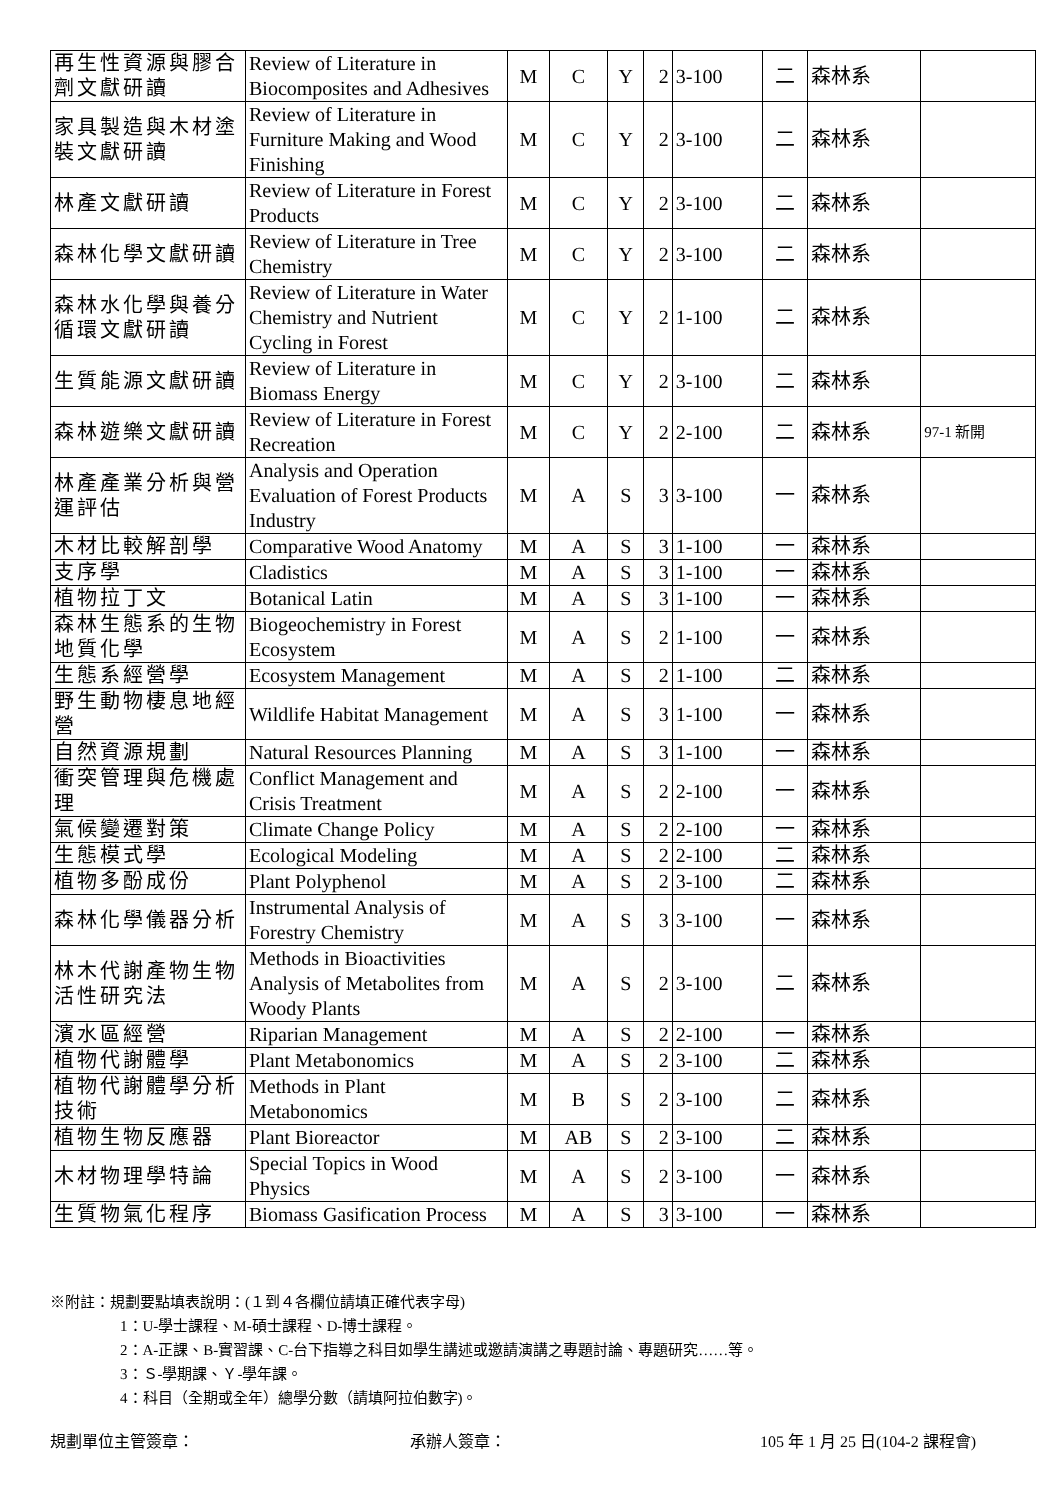| 再生性資源與膠合劑文獻研讀 | Review of Literature in Biocomposites and Adhesives | M | C | Y | 2 | 3-100 | 二 | 森林系 | |
| 家具製造與木材塗裝文獻研讀 | Review of Literature in Furniture Making and Wood Finishing | M | C | Y | 2 | 3-100 | 二 | 森林系 | |
| 林產文獻研讀 | Review of Literature in Forest Products | M | C | Y | 2 | 3-100 | 二 | 森林系 | |
| 森林化學文獻研讀 | Review of Literature in Tree Chemistry | M | C | Y | 2 | 3-100 | 二 | 森林系 | |
| 森林水化學與養分循環文獻研讀 | Review of Literature in Water Chemistry and Nutrient Cycling in Forest | M | C | Y | 2 | 1-100 | 二 | 森林系 | |
| 生質能源文獻研讀 | Review of Literature in Biomass Energy | M | C | Y | 2 | 3-100 | 二 | 森林系 | |
| 森林遊樂文獻研讀 | Review of Literature in Forest Recreation | M | C | Y | 2 | 2-100 | 二 | 森林系 | 97-1 新開 |
| 林產產業分析與營運評估 | Analysis and Operation Evaluation of Forest Products Industry | M | A | S | 3 | 3-100 | 一 | 森林系 | |
| 木材比較解剖學 | Comparative Wood Anatomy | M | A | S | 3 | 1-100 | 一 | 森林系 | |
| 支序學 | Cladistics | M | A | S | 3 | 1-100 | 一 | 森林系 | |
| 植物拉丁文 | Botanical Latin | M | A | S | 3 | 1-100 | 一 | 森林系 | |
| 森林生態系的生物地質化學 | Biogeochemistry in Forest Ecosystem | M | A | S | 2 | 1-100 | 一 | 森林系 | |
| 生態系經營學 | Ecosystem Management | M | A | S | 2 | 1-100 | 二 | 森林系 | |
| 野生動物棲息地經營 | Wildlife Habitat Management | M | A | S | 3 | 1-100 | 一 | 森林系 | |
| 自然資源規劃 | Natural Resources Planning | M | A | S | 3 | 1-100 | 一 | 森林系 | |
| 衝突管理與危機處理 | Conflict Management and Crisis Treatment | M | A | S | 2 | 2-100 | 一 | 森林系 | |
| 氣候變遷對策 | Climate Change Policy | M | A | S | 2 | 2-100 | 一 | 森林系 | |
| 生態模式學 | Ecological Modeling | M | A | S | 2 | 2-100 | 二 | 森林系 | |
| 植物多酚成份 | Plant Polyphenol | M | A | S | 2 | 3-100 | 二 | 森林系 | |
| 森林化學儀器分析 | Instrumental Analysis of Forestry Chemistry | M | A | S | 3 | 3-100 | 一 | 森林系 | |
| 林木代謝產物生物活性研究法 | Methods in Bioactivities Analysis of Metabolites from Woody Plants | M | A | S | 2 | 3-100 | 二 | 森林系 | |
| 濱水區經營 | Riparian Management | M | A | S | 2 | 2-100 | 一 | 森林系 | |
| 植物代謝體學 | Plant Metabonomics | M | A | S | 2 | 3-100 | 二 | 森林系 | |
| 植物代謝體學分析技術 | Methods in Plant Metabonomics | M | B | S | 2 | 3-100 | 二 | 森林系 | |
| 植物生物反應器 | Plant Bioreactor | M | AB | S | 2 | 3-100 | 二 | 森林系 | |
| 木材物理學特論 | Special Topics in Wood Physics | M | A | S | 2 | 3-100 | 一 | 森林系 | |
| 生質物氣化程序 | Biomass Gasification Process | M | A | S | 3 | 3-100 | 一 | 森林系 | |
※附註：規劃要點填表說明：(１到４各欄位請填正確代表字母)
1：U-學士課程、M-碩士課程、D-博士課程。
2：A-正課、B-實習課、C-台下指導之科目如學生講述或邀請演講之專題討論、專題研究……等。
3：Ｓ-學期課、Ｙ-學年課。
4：科目（全期或全年）總學分數（請填阿拉伯數字)。
規劃單位主管簽章： 承辦人簽章： 105 年 1 月 25 日(104-2 課程會)